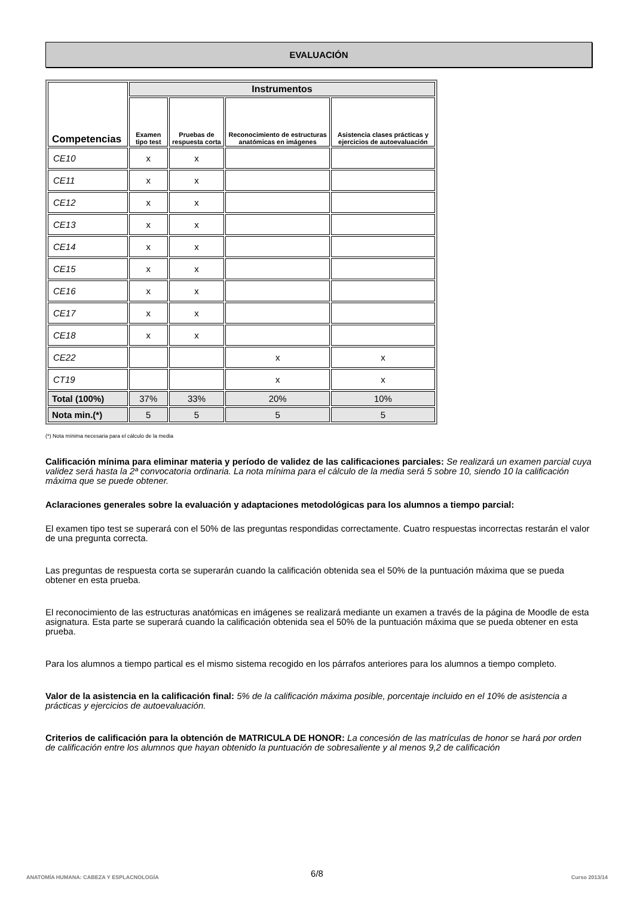EVALUACIÓN
| Competencias | Instrumentos | | | |
| --- | --- | --- | --- | --- |
| | Examen tipo test | Pruebas de respuesta corta | Reconocimiento de estructuras anatómicas en imágenes | Asistencia clases prácticas y ejercicios de autoevaluación |
| CE10 | x | x | | |
| CE11 | x | x | | |
| CE12 | x | x | | |
| CE13 | x | x | | |
| CE14 | x | x | | |
| CE15 | x | x | | |
| CE16 | x | x | | |
| CE17 | x | x | | |
| CE18 | x | x | | |
| CE22 | | | x | x |
| CT19 | | | x | x |
| Total (100%) | 37% | 33% | 20% | 10% |
| Nota min.(*) | 5 | 5 | 5 | 5 |
(*) Nota mínima necesaria para el cálculo de la media
Calificación mínima para eliminar materia y período de validez de las calificaciones parciales: Se realizará un examen parcial cuya validez será hasta la 2ª convocatoria ordinaria. La nota mínima para el cálculo de la media será 5 sobre 10, siendo 10 la calificación máxima que se puede obtener.
Aclaraciones generales sobre la evaluación y adaptaciones metodológicas para los alumnos a tiempo parcial:
El examen tipo test se superará con el 50% de las preguntas respondidas correctamente. Cuatro respuestas incorrectas restarán el valor de una pregunta correcta.
Las preguntas de respuesta corta se superarán cuando la calificación obtenida sea el 50% de la puntuación máxima que se pueda obtener en esta prueba.
El reconocimiento de las estructuras anatómicas en imágenes se realizará mediante un examen a través de la página de Moodle de esta asignatura. Esta parte se superará cuando la calificación obtenida sea el 50% de la puntuación máxima que se pueda obtener en esta prueba.
Para los alumnos a tiempo partical es el mismo sistema recogido en los párrafos anteriores para los alumnos a tiempo completo.
Valor de la asistencia en la calificación final: 5% de la calificación máxima posible, porcentaje incluido en el 10% de asistencia a prácticas y ejercicios de autoevaluación.
Criterios de calificación para la obtención de MATRICULA DE HONOR: La concesión de las matrículas de honor se hará por orden de calificación entre los alumnos que hayan obtenido la puntuación de sobresaliente y al menos 9,2 de calificación
6/8
ANATOMÍA HUMANA: CABEZA Y ESPLACNOLOGÍA Curso 2013/14